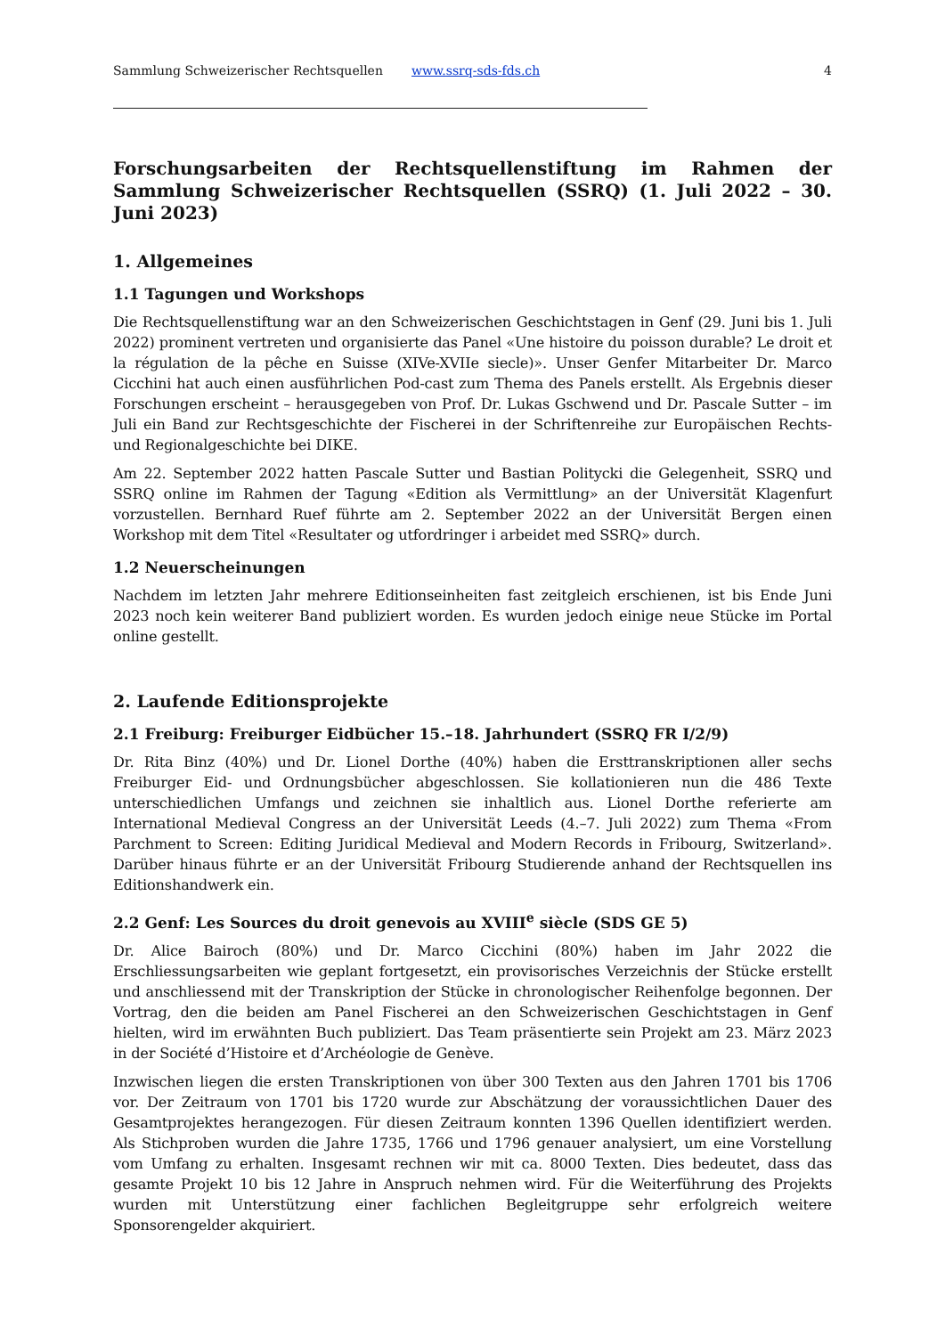Sammlung Schweizerischer Rechtsquellen www.ssrq-sds-fds.ch 4
Forschungsarbeiten der Rechtsquellenstiftung im Rahmen der Sammlung Schweizerischer Rechtsquellen (SSRQ) (1. Juli 2022 – 30. Juni 2023)
1. Allgemeines
1.1 Tagungen und Workshops
Die Rechtsquellenstiftung war an den Schweizerischen Geschichtstagen in Genf (29. Juni bis 1. Juli 2022) prominent vertreten und organisierte das Panel «Une histoire du poisson durable? Le droit et la régulation de la pêche en Suisse (XIVe-XVIIe siecle)». Unser Genfer Mitarbeiter Dr. Marco Cicchini hat auch einen ausführlichen Pod-cast zum Thema des Panels erstellt. Als Ergebnis dieser Forschungen erscheint – herausgegeben von Prof. Dr. Lukas Gschwend und Dr. Pascale Sutter – im Juli ein Band zur Rechtsgeschichte der Fischerei in der Schriftenreihe zur Europäischen Rechts- und Regionalgeschichte bei DIKE.
Am 22. September 2022 hatten Pascale Sutter und Bastian Politycki die Gelegenheit, SSRQ und SSRQ online im Rahmen der Tagung «Edition als Vermittlung» an der Universität Klagenfurt vorzustellen. Bernhard Ruef führte am 2. September 2022 an der Universität Bergen einen Workshop mit dem Titel «Resultater og utfordringer i arbeidet med SSRQ» durch.
1.2 Neuerscheinungen
Nachdem im letzten Jahr mehrere Editionseinheiten fast zeitgleich erschienen, ist bis Ende Juni 2023 noch kein weiterer Band publiziert worden. Es wurden jedoch einige neue Stücke im Portal online gestellt.
2. Laufende Editionsprojekte
2.1 Freiburg: Freiburger Eidbücher 15.–18. Jahrhundert (SSRQ FR I/2/9)
Dr. Rita Binz (40%) und Dr. Lionel Dorthe (40%) haben die Ersttranskriptionen aller sechs Freiburger Eid- und Ordnungsbücher abgeschlossen. Sie kollationieren nun die 486 Texte unterschiedlichen Umfangs und zeichnen sie inhaltlich aus. Lionel Dorthe referierte am International Medieval Congress an der Universität Leeds (4.–7. Juli 2022) zum Thema «From Parchment to Screen: Editing Juridical Medieval and Modern Records in Fribourg, Switzerland». Darüber hinaus führte er an der Universität Fribourg Studierende anhand der Rechtsquellen ins Editionshandwerk ein.
2.2 Genf: Les Sources du droit genevois au XVIII<sup>e</sup> siècle (SDS GE 5)
Dr. Alice Bairoch (80%) und Dr. Marco Cicchini (80%) haben im Jahr 2022 die Erschliessungsarbeiten wie geplant fortgesetzt, ein provisorisches Verzeichnis der Stücke erstellt und anschliessend mit der Transkription der Stücke in chronologischer Reihenfolge begonnen. Der Vortrag, den die beiden am Panel Fischerei an den Schweizerischen Geschichtstagen in Genf hielten, wird im erwähnten Buch publiziert. Das Team präsentierte sein Projekt am 23. März 2023 in der Société d’Histoire et d’Archéologie de Genève.
Inzwischen liegen die ersten Transkriptionen von über 300 Texten aus den Jahren 1701 bis 1706 vor. Der Zeitraum von 1701 bis 1720 wurde zur Abschätzung der voraussichtlichen Dauer des Gesamtprojektes herangezogen. Für diesen Zeitraum konnten 1396 Quellen identifiziert werden. Als Stichproben wurden die Jahre 1735, 1766 und 1796 genauer analysiert, um eine Vorstellung vom Umfang zu erhalten. Insgesamt rechnen wir mit ca. 8000 Texten. Dies bedeutet, dass das gesamte Projekt 10 bis 12 Jahre in Anspruch nehmen wird. Für die Weiterführung des Projekts wurden mit Unterstützung einer fachlichen Begleitgruppe sehr erfolgreich weitere Sponsorengelder akquiriert.